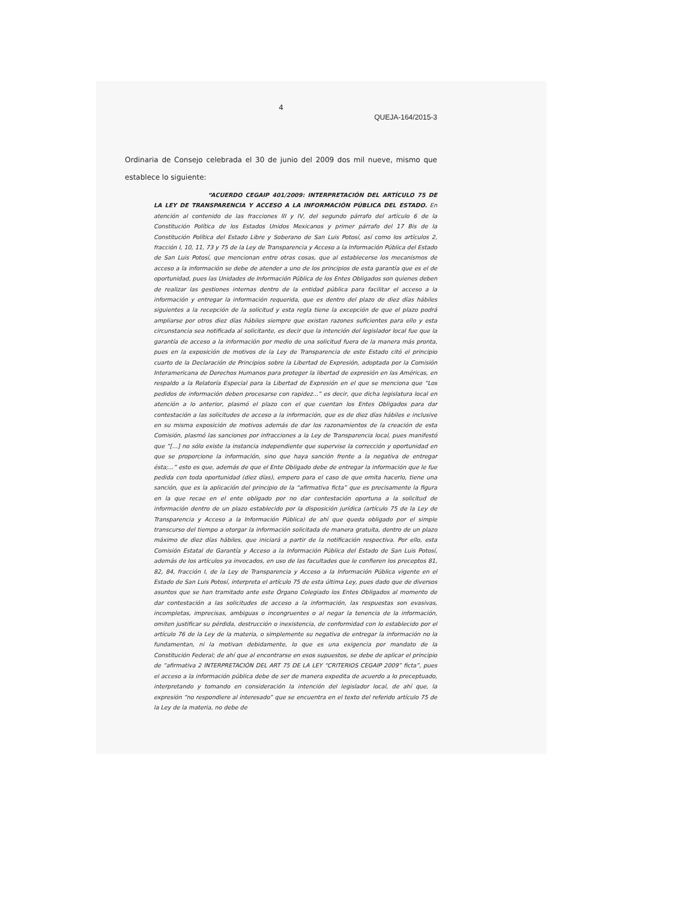4
QUEJA-164/2015-3
Ordinaria de Consejo celebrada el 30 de junio del 2009 dos mil nueve, mismo que establece lo siguiente:
“ACUERDO CEGAIP 401/2009: INTERPRETACIÓN DEL ARTÍCULO 75 DE LA LEY DE TRANSPARENCIA Y ACCESO A LA INFORMACIÓN PÚBLICA DEL ESTADO. En atención al contenido de las fracciones III y IV, del segundo párrafo del artículo 6 de la Constitución Política de los Estados Unidos Mexicanos y primer párrafo del 17 Bis de la Constitución Política del Estado Libre y Soberano de San Luis Potosí, así como los artículos 2, fracción I, 10, 11, 73 y 75 de la Ley de Transparencia y Acceso a la Información Pública del Estado de San Luis Potosí, que mencionan entre otras cosas, que al establecerse los mecanismos de acceso a la información se debe de atender a uno de los principios de esta garantía que es el de oportunidad, pues las Unidades de Información Pública de los Entes Obligados son quienes deben de realizar las gestiones internas dentro de la entidad pública para facilitar el acceso a la información y entregar la información requerida, que es dentro del plazo de diez días hábiles siguientes a la recepción de la solicitud y esta regla tiene la excepción de que el plazo podrá ampliarse por otros diez días hábiles siempre que existan razones suficientes para ello y esta circunstancia sea notificada al solicitante, es decir que la intención del legislador local fue que la garantía de acceso a la información por medio de una solicitud fuera de la manera más pronta, pues en la exposición de motivos de la Ley de Transparencia de este Estado citó el principio cuarto de la Declaración de Principios sobre la Libertad de Expresión, adoptada por la Comisión Interamericana de Derechos Humanos para proteger la libertad de expresión en las Américas, en respaldo a la Relatoría Especial para la Libertad de Expresión en el que se menciona que “Los pedidos de información deben procesarse con rapidez...” es decir, que dicha legislatura local en atención a lo anterior, plasmó el plazo con el que cuentan los Entes Obligados para dar contestación a las solicitudes de acceso a la información, que es de diez días hábiles e inclusive en su misma exposición de motivos además de dar los razonamientos de la creación de esta Comisión, plasmó las sanciones por infracciones a la Ley de Transparencia local, pues manifestó que “[...] no sólo existe la instancia independiente que supervise la corrección y oportunidad en que se proporcione la información, sino que haya sanción frente a la negativa de entregar ésta;...” esto es que, además de que el Ente Obligado debe de entregar la información que le fue pedida con toda oportunidad (diez días), empero para el caso de que omita hacerlo, tiene una sanción, que es la aplicación del principio de la “afirmativa ficta” que es precisamente la figura en la que recae en el ente obligado por no dar contestación oportuna a la solicitud de información dentro de un plazo establecido por la disposición jurídica (artículo 75 de la Ley de Transparencia y Acceso a la Información Pública) de ahí que queda obligado por el simple transcurso del tiempo a otorgar la información solicitada de manera gratuita, dentro de un plazo máximo de diez días hábiles, que iniciará a partir de la notificación respectiva. Por ello, esta Comisión Estatal de Garantía y Acceso a la Información Pública del Estado de San Luis Potosí, además de los artículos ya invocados, en uso de las facultades que le confieren los preceptos 81, 82, 84, fracción I, de la Ley de Transparencia y Acceso a la Información Pública vigente en el Estado de San Luis Potosí, interpreta el artículo 75 de esta última Ley, pues dado que de diversos asuntos que se han tramitado ante este Órgano Colegiado los Entes Obligados al momento de dar contestación a las solicitudes de acceso a la información, las respuestas son evasivas, incompletas, imprecisas, ambiguas o incongruentes o al negar la tenencia de la información, omiten justificar su pérdida, destrucción o inexistencia, de conformidad con lo establecido por el artículo 76 de la Ley de la materia, o simplemente su negativa de entregar la información no la fundamentan, ni la motivan debidamente, lo que es una exigencia por mandato de la Constitución Federal; de ahí que al encontrarse en esos supuestos, se debe de aplicar el principio de “afirmativa 2 INTERPRETACIÓN DEL ART 75 DE LA LEY “CRITERIOS CEGAIP 2009” ficta”, pues el acceso a la información pública debe de ser de manera expedita de acuerdo a lo preceptuado, interpretando y tomando en consideración la intención del legislador local, de ahí que, la expresión “no respondiere al interesado” que se encuentra en el texto del referido artículo 75 de la Ley de la materia, no debe de